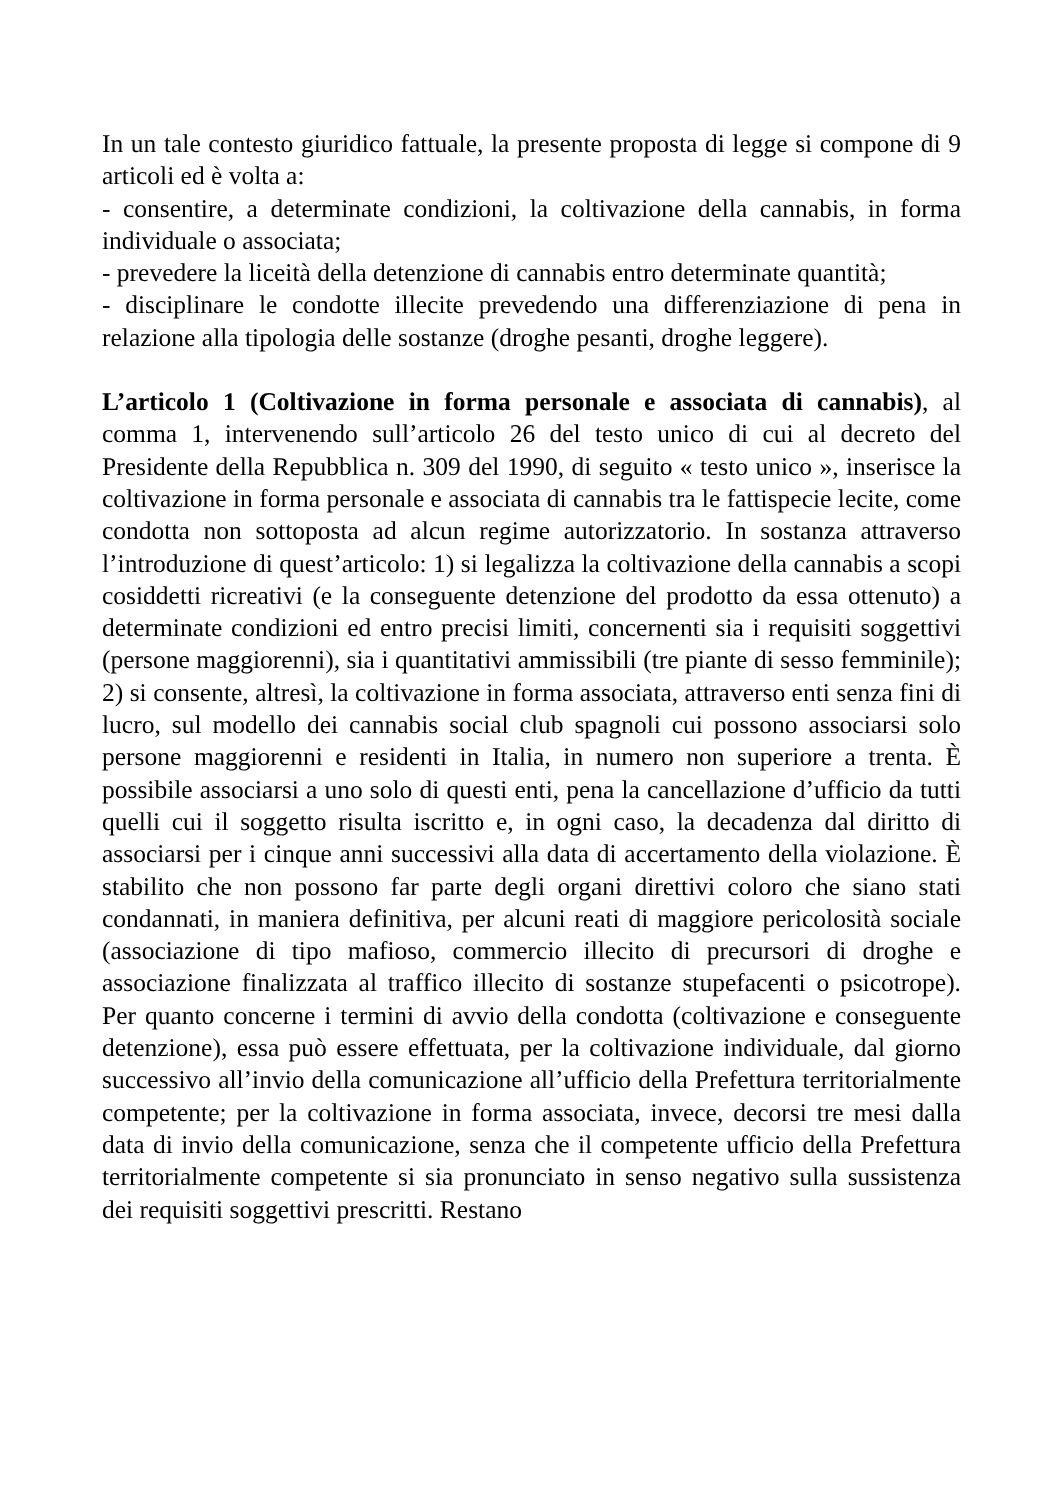In un tale contesto giuridico fattuale, la presente proposta di legge si compone di 9 articoli ed è volta a:
- consentire, a determinate condizioni, la coltivazione della cannabis, in forma individuale o associata;
- prevedere la liceità della detenzione di cannabis entro determinate quantità;
- disciplinare le condotte illecite prevedendo una differenziazione di pena in relazione alla tipologia delle sostanze (droghe pesanti, droghe leggere).
L’articolo 1 (Coltivazione in forma personale e associata di cannabis), al comma 1, intervenendo sull’articolo 26 del testo unico di cui al decreto del Presidente della Repubblica n. 309 del 1990, di seguito « testo unico », inserisce la coltivazione in forma personale e associata di cannabis tra le fattispecie lecite, come condotta non sottoposta ad alcun regime autorizzatorio. In sostanza attraverso l’introduzione di quest’articolo: 1) si legalizza la coltivazione della cannabis a scopi cosiddetti ricreativi (e la conseguente detenzione del prodotto da essa ottenuto) a determinate condizioni ed entro precisi limiti, concernenti sia i requisiti soggettivi (persone maggiorenni), sia i quantitativi ammissibili (tre piante di sesso femminile); 2) si consente, altresì, la coltivazione in forma associata, attraverso enti senza fini di lucro, sul modello dei cannabis social club spagnoli cui possono associarsi solo persone maggiorenni e residenti in Italia, in numero non superiore a trenta. È possibile associarsi a uno solo di questi enti, pena la cancellazione d’ufficio da tutti quelli cui il soggetto risulta iscritto e, in ogni caso, la decadenza dal diritto di associarsi per i cinque anni successivi alla data di accertamento della violazione. È stabilito che non possono far parte degli organi direttivi coloro che siano stati condannati, in maniera definitiva, per alcuni reati di maggiore pericolosità sociale (associazione di tipo mafioso, commercio illecito di precursori di droghe e associazione finalizzata al traffico illecito di sostanze stupefacenti o psicotrope). Per quanto concerne i termini di avvio della condotta (coltivazione e conseguente detenzione), essa può essere effettuata, per la coltivazione individuale, dal giorno successivo all’invio della comunicazione all’ufficio della Prefettura territorialmente competente; per la coltivazione in forma associata, invece, decorsi tre mesi dalla data di invio della comunicazione, senza che il competente ufficio della Prefettura territorialmente competente si sia pronunciato in senso negativo sulla sussistenza dei requisiti soggettivi prescritti. Restano